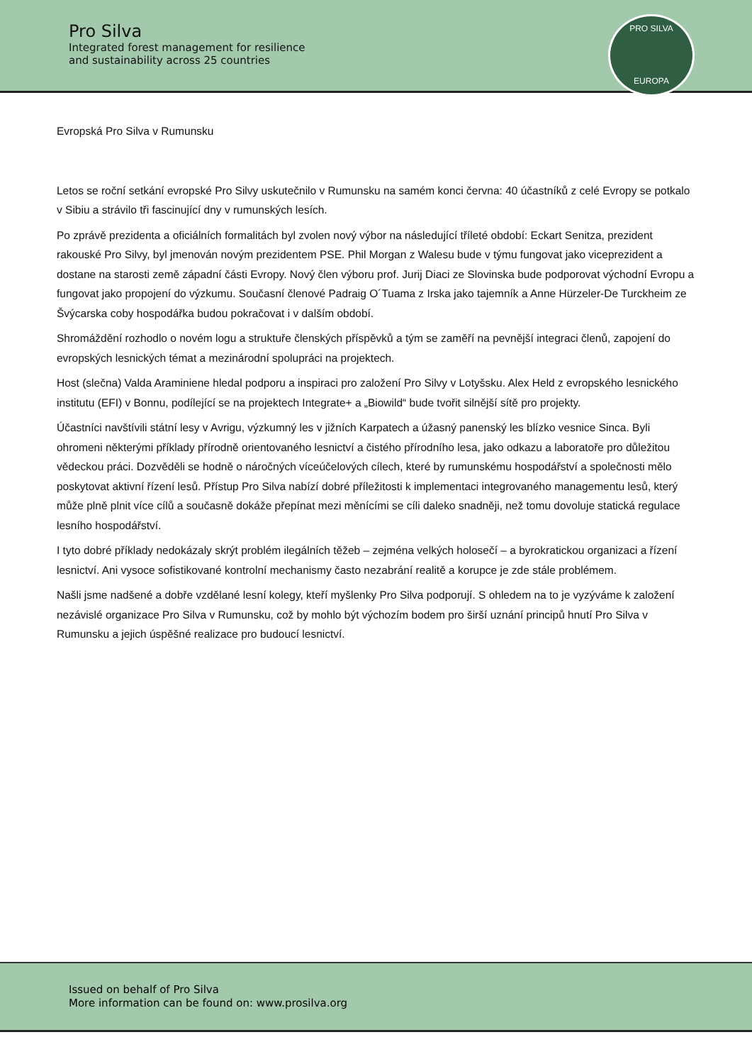Pro Silva
Integrated forest management for resilience
and sustainability across 25 countries
PRO SILVA
EUROPA
Evropská Pro Silva v Rumunsku
Letos se roční setkání evropské Pro Silvy uskutečnilo v Rumunsku na samém konci června: 40 účastníků z celé Evropy se potkalo v Sibiu a strávilo tři fascinující dny v rumunských lesích.
Po zprávě prezidenta a oficiálních formalitách byl zvolen nový výbor na následující tříleté období: Eckart Senitza, prezident rakouské Pro Silvy, byl jmenován novým prezidentem PSE. Phil Morgan z Walesu bude v týmu fungovat jako viceprezident a dostane na starosti země západní části Evropy. Nový člen výboru prof. Jurij Diaci ze Slovinska bude podporovat východní Evropu a fungovat jako propojení do výzkumu. Současní členové Padraig O´Tuama z Irska jako tajemník a Anne Hürzeler-De Turckheim ze Švýcarska coby hospodářka budou pokračovat i v dalším období.
Shromáždění rozhodlo o novém logu a struktuře členských příspěvků a tým se zaměří na pevnější integraci členů, zapojení do evropských lesnických témat a mezinárodní spolupráci na projektech.
Host (slečna) Valda Araminiene hledal podporu a inspiraci pro založení Pro Silvy v Lotyšsku. Alex Held z evropského lesnického institutu (EFI) v Bonnu, podílející se na projektech Integrate+ a „Biowild“ bude tvořit silnější sítě pro projekty.
Účastníci navštívili státní lesy v Avrigu, výzkumný les v jižních Karpatech a úžasný panenský les blízko vesnice Sinca. Byli ohromeni některými příklady přírodně orientovaného lesnictví a čistého přírodního lesa, jako odkazu a laboratoře pro důležitou vědeckou práci. Dozvěděli se hodně o náročných víceúčelových cílech, které by rumunskému hospodářství a společnosti mělo poskytovat aktivní řízení lesů. Přístup Pro Silva nabízí dobré příležitosti k implementaci integrovaného managementu lesů, který může plně plnit více cílů a současně dokáže přepínat mezi měnícími se cíli daleko snadněji, než tomu dovoluje statická regulace lesního hospodářství.
I tyto dobré příklady nedokázaly skrýt problém ilegálních těžeb – zejména velkých holosečí – a byrokratickou organizaci a řízení lesnictví. Ani vysoce sofistikované kontrolní mechanismy často nezabrání realitě a korupce je zde stále problémem.
Našli jsme nadšené a dobře vzdělané lesní kolegy, kteří myšlenky Pro Silva podporují. S ohledem na to je vyzýváme k založení nezávislé organizace Pro Silva v Rumunsku, což by mohlo být výchozím bodem pro širší uznání principů hnutí Pro Silva v Rumunsku a jejich úspěšné realizace pro budoucí lesnictví.
Issued on behalf of Pro Silva
More information can be found on: www.prosilva.org